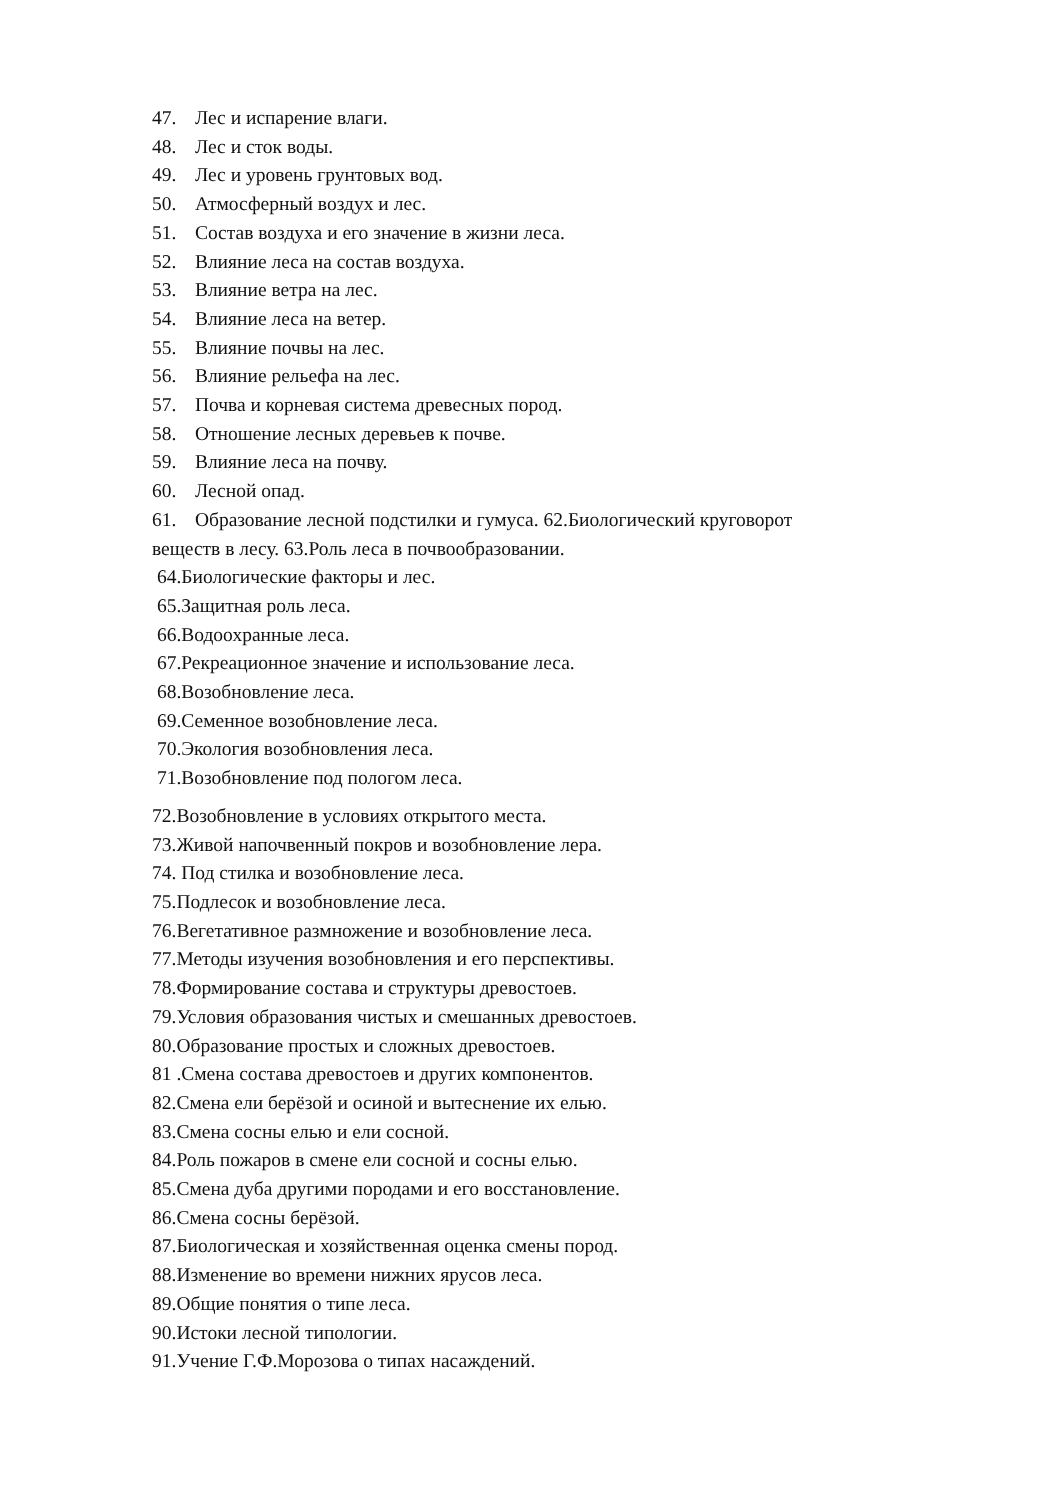47. Лес и испарение влаги.
48. Лес и сток воды.
49. Лес и уровень грунтовых вод.
50. Атмосферный воздух и лес.
51. Состав воздуха и его значение в жизни леса.
52. Влияние леса на состав воздуха.
53. Влияние ветра на лес.
54. Влияние леса на ветер.
55. Влияние почвы на лес.
56. Влияние рельефа на лес.
57. Почва и корневая система древесных пород.
58. Отношение лесных деревьев к почве.
59. Влияние леса на почву.
60. Лесной опад.
61. Образование лесной подстилки и гумуса. 62.Биологический круговорот веществ в лесу. 63.Роль леса в почвообразовании.
64.Биологические факторы и лес.
65.Защитная роль леса.
66.Водоохранные леса.
67.Рекреационное значение и использование леса.
68.Возобновление леса.
69.Семенное возобновление леса.
70.Экология возобновления леса.
71.Возобновление под пологом леса.
72.Возобновление в условиях открытого места.
73.Живой напочвенный покров и возобновление лера.
74. Под стилка и возобновление леса.
75.Подлесок и возобновление леса.
76.Вегетативное размножение и возобновление леса.
77.Методы изучения возобновления и его перспективы.
78.Формирование состава и структуры древостоев.
79.Условия образования чистых и смешанных древостоев.
80.Образование простых и сложных древостоев.
81 .Смена состава древостоев и других компонентов.
82.Смена ели берёзой и осиной и вытеснение их елью.
83.Смена сосны елью и ели сосной.
84.Роль пожаров в смене ели сосной и сосны елью.
85.Смена дуба другими породами и его восстановление.
86.Смена сосны берёзой.
87.Биологическая и хозяйственная оценка смены пород.
88.Изменение во времени нижних ярусов леса.
89.Общие понятия о типе леса.
90.Истоки лесной типологии.
91.Учение Г.Ф.Морозова о типах насаждений.